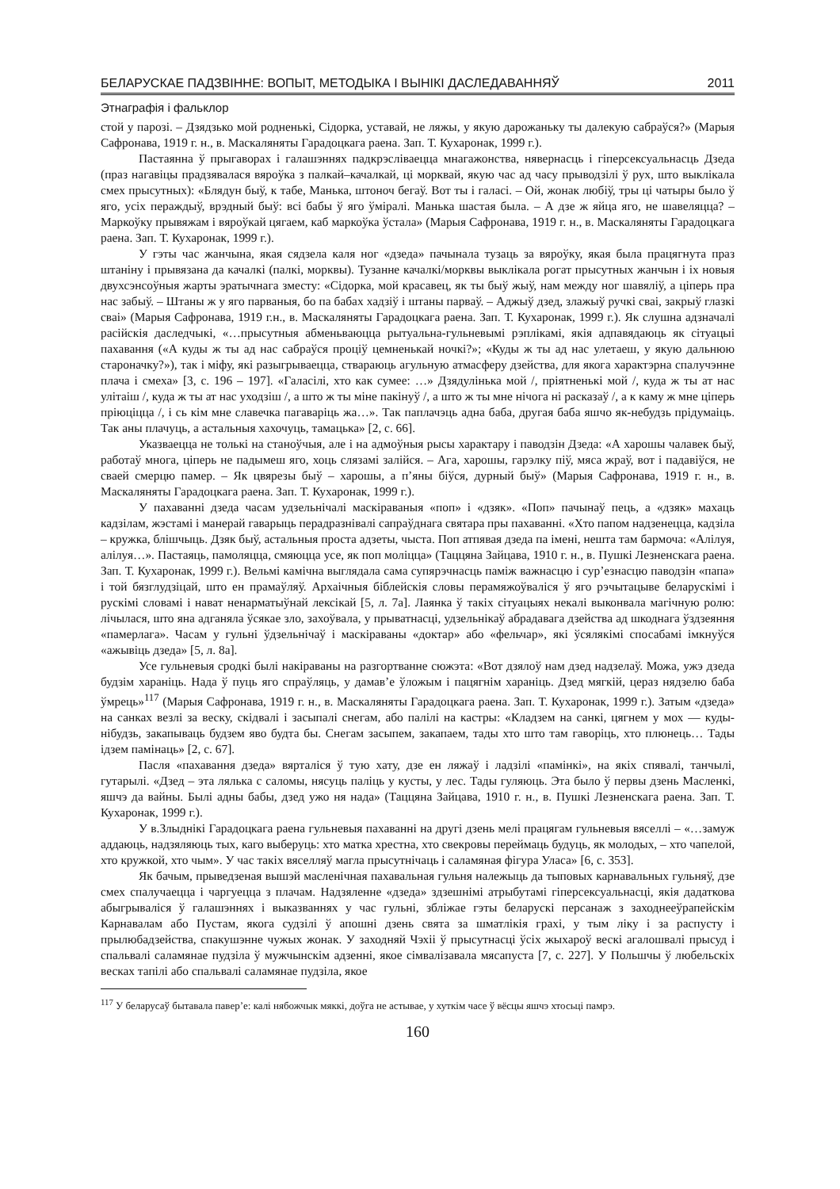БЕЛАРУСКАЕ ПАДЗВІННЕ: ВОПЫТ, МЕТОДЫКА І ВЫНІКІ ДАСЛЕДАВАННЯЎ 2011
Этнаграфія і фальклор
стой у парозі. – Дзядзько мой родненькі, Сідорка, уставай, не ляжы, у якую дарожаньку ты далекую сабраўся?» (Марыя Сафронава, 1919 г. н., в. Маскаляняты Гарадоцкага раена. Зап. Т. Кухаронак, 1999 г.).
Пастаянна ў прыгаворах і галашэннях падкрэсліваецца мнагажонства, нявернасць і гіперсексуальнасць Дзеда (праз нагавіцы прадзявалася вяроўка з палкай–качалкай, ці морквай, якую час ад часу прыводзілі ў рух, што выклікала смех прысутных): «Блядун быў, к табе, Манька, штоноч бегаў. Вот ты і галасі. – Ой, жонак любіў, тры ці чатыры было ў яго, усіх пераждыў, врэдный быў: всі бабы ў яго ўміралі. Манька шастая была. – А дзе ж яйца яго, не шавеляцца? – Маркоўку прывяжам і вяроўкай цягаем, каб маркоўка ўстала» (Марыя Сафронава, 1919 г. н., в. Маскаляняты Гарадоцкага раена. Зап. Т. Кухаронак, 1999 г.).
У гэты час жанчына, якая сядзела каля ног «дзеда» пачынала тузаць за вяроўку, якая была працягнута праз штаніну і прывязана да качалкі (палкі, морквы). Тузанне качалкі/морквы выклікала рогат прысутных жанчын і іх новыя двухсэнсоўныя жарты эратычнага зместу: «Сідорка, мой красавец, як ты быў жыў, нам между ног шавяліў, а ціперь пра нас забыў. – Штаны ж у яго парваныя, бо па бабах хадзіў і штаны парваў. – Аджыў дзед, злажыў ручкі сваі, закрыў глазкі сваі» (Марыя Сафронава, 1919 г.н., в. Маскаляняты Гарадоцкага раена. Зап. Т. Кухаронак, 1999 г.). Як слушна адзначалі расійскія даследчыкі, «…прысутныя абменьваюцца рытуальна-гульневымі рэплікамі, якія адпавядаюць як сітуацыі пахавання («А куды ж ты ад нас сабраўся проціў цемненькай ночкі?»; «Куды ж ты ад нас улетаеш, у якую дальнюю староначку?»), так і міфу, які разыгрываецца, ствараюць агульную атмасферу дзейства, для якога характэрна спалучэнне плача і смеха» [3, с. 196 – 197]. «Галасілі, хто как сумее: …» Дзядулінька мой /, пріятненькі мой /, куда ж ты ат нас улітаіш /, куда ж ты ат нас уходзіш /, а што ж ты міне пакінуў /, а што ж ты мне нічога ні расказаў /, а к каму ж мне ціперь пріюціцца /, і сь кім мне славечка пагаваріць жа…». Так паплачэць адна баба, другая баба яшчо як-небудзь прідумаіць. Так аны плачуць, а астальныя хахочуць, тамацька» [2, с. 66].
Указваецца не толькі на станоўчыя, але і на адмоўныя рысы характару і паводзін Дзеда: «А харошы чалавек быў, работаў многа, ціперь не падымеш яго, хоць слязамі залійся. – Ага, харошы, гарэлку піў, мяса жраў, вот і падавіўся, не сваей смерцю памер. – Як цвярезы быў – харошы, а п’яны біўся, дурный быў» (Марыя Сафронава, 1919 г. н., в. Маскаляняты Гарадоцкага раена. Зап. Т. Кухаронак, 1999 г.).
У пахаванні дзеда часам удзельнічалі маскіраваныя «поп» і «дзяк». «Поп» пачынаў пець, а «дзяк» махаць кадзілам, жэстамі і манерай гаварыць перадразнівалі сапраўднага святара пры пахаванні. «Хто папом надзенецца, кадзіла – кружка, блішчыць. Дзяк быў, астальныя проста адзеты, чыста. Поп атпявая дзеда па імені, нешта там бармоча: «Алілуя, алілуя…». Пастаяць, памоляцца, смяюцца усе, як поп моліцца» (Таццяна Зайцава, 1910 г. н., в. Пушкі Лезненскага раена. Зап. Т. Кухаронак, 1999 г.). Вельмі камічна выглядала сама супярэчнасць паміж важнасцю і сур’езнасцю паводзін «папа» і той бязглудзіцай, што ен прамаўляў. Архаічныя біблейскія словы перамяжоўваліся ў яго рэчытацыве беларускімі і рускімі словамі і нават ненарматыўнай лексікай [5, л. 7а]. Лаянка ў такіх сітуацыях некалі выконвала магічную ролю: лічылася, што яна адганяла ўсякае зло, захоўвала, у прыватнасці, удзельнікаў абрадавага дзейства ад шкоднага ўздзеяння «памерлага». Часам у гульні ўдзельнічаў і маскіраваны «доктар» або «фельчар», які ўсялякімі спосабамі імкнуўся «ажывіць дзеда» [5, л. 8а].
Усе гульневыя сродкі былі накіраваны на разгортванне сюжэта: «Вот дзялоў нам дзед надзелаў. Можа, ужэ дзеда будзім хараніць. Нада ў пуць яго спраўляць, у дамав’е ўложым і пацягнім хараніць. Дзед мягкій, цераз нядзелю баба ўмрець»<sup>117</sup> (Марыя Сафронава, 1919 г. н., в. Маскаляняты Гарадоцкага раена. Зап. Т. Кухаронак, 1999 г.). Затым «дзеда» на санках везлі за веску, скідвалі і засыпалі снегам, або палілі на кастры: «Кладзем на санкі, цягнем у мох — куды-нібудзь, закапываць будзем яво будта бы. Снегам засыпем, закапаем, тады хто што там гаворіць, хто плюнець… Тады ідзем памінаць» [2, с. 67].
Пасля «пахавання дзеда» вярталіся ў тую хату, дзе ен ляжаў і ладзілі «памінкі», на якіх спявалі, танчылі, гутарылі. «Дзед – эта лялька с саломы, нясуць паліць у кусты, у лес. Тады гуляюць. Эта было ў первы дзень Масленкі, яшчэ да вайны. Былі адны бабы, дзед ужо ня нада» (Таццяна Зайцава, 1910 г. н., в. Пушкі Лезненскага раена. Зап. Т. Кухаронак, 1999 г.).
У в.Злыднікі Гарадоцкага раена гульневыя пахаванні на другі дзень мелі працягам гульневыя вяселлі – «…замуж аддаюць, надзяляюць тых, каго выберуць: хто матка хрестна, хто свекровы перей­маць будуць, як молодых, – хто чапелой, хто кружкой, хто чым». У час такіх вяселляў магла прысутнічаць і саламяная фігура Уласа» [6, с. 353].
Як бачым, прыведзеная вышэй масленічная пахавальная гульня належыць да тыповых карнавальных гульняў, дзе смех спалучаецца і чаргуецца з плачам. Надзяленне «дзеда» здзешнімі атрыбутамі гіперсексуальнасці, якія дадаткова абыгрываліся ў галашэннях і выказваннях у час гульні, збліжае гэты беларускі персанаж з заходнееўрапейскім Карнавалам або Пустам, якога судзілі ў апошні дзень свята за шматлікія грахі, у тым ліку і за распусту і прылюбадзейства, спакушэнне чужых жонак. У заходняй Чэхіі ў прысутнасці ўсіх жыхароў вескі агалошвалі прысуд і спальвалі саламянае пудзіла ў мужчынскім адзенні, якое сімвалізавала мясапуста [7, с. 227]. У Польшчы ў любельскіх весках тапілі або спальвалі саламянае пудзіла, якое
<sup>117</sup> У беларусаў бытавала павер’е: калі нябожчык мяккі, доўга не астывае, у хуткім часе ў вёсцы яшчэ хтосьці памрэ.
160